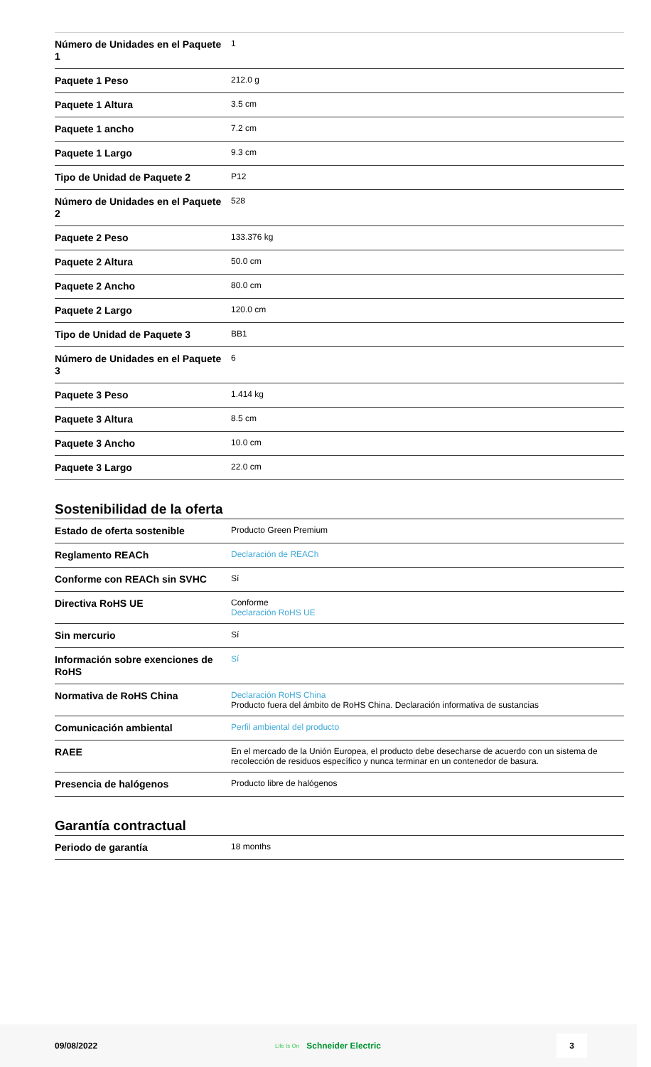| Número de Unidades en el Paquete 1 | 1 |
| Paquete 1 Peso | 212.0 g |
| Paquete 1 Altura | 3.5 cm |
| Paquete 1 ancho | 7.2 cm |
| Paquete 1 Largo | 9.3 cm |
| Tipo de Unidad de Paquete 2 | P12 |
| Número de Unidades en el Paquete 2 | 528 |
| Paquete 2 Peso | 133.376 kg |
| Paquete 2 Altura | 50.0 cm |
| Paquete 2 Ancho | 80.0 cm |
| Paquete 2 Largo | 120.0 cm |
| Tipo de Unidad de Paquete 3 | BB1 |
| Número de Unidades en el Paquete 3 | 6 |
| Paquete 3 Peso | 1.414 kg |
| Paquete 3 Altura | 8.5 cm |
| Paquete 3 Ancho | 10.0 cm |
| Paquete 3 Largo | 22.0 cm |
Sostenibilidad de la oferta
| Estado de oferta sostenible | Producto Green Premium |
| Reglamento REACh | Declaración de REACh |
| Conforme con REACh sin SVHC | Sí |
| Directiva RoHS UE | Conforme Declaración RoHS UE |
| Sin mercurio | Sí |
| Información sobre exenciones de RoHS | Sí |
| Normativa de RoHS China | Declaración RoHS China Producto fuera del ámbito de RoHS China. Declaración informativa de sustancias |
| Comunicación ambiental | Perfil ambiental del producto |
| RAEE | En el mercado de la Unión Europea, el producto debe desecharse de acuerdo con un sistema de recolección de residuos específico y nunca terminar en un contenedor de basura. |
| Presencia de halógenos | Producto libre de halógenos |
Garantía contractual
| Periodo de garantía | 18 months |
09/08/2022 Life Is On Schneider Electric 3